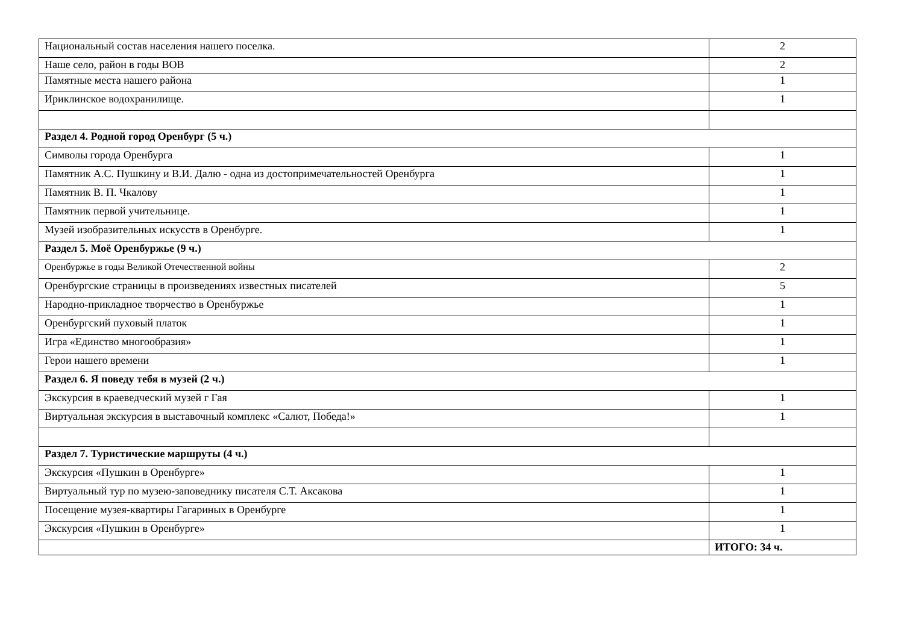| Национальный состав населения нашего поселка. | 2 |
| Наше село, район в годы ВОВ | 2 |
| Памятные места нашего района | 1 |
| Ириклинское водохранилище. | 1 |
| Раздел 4. Родной город Оренбург (5 ч.) | |
| Символы города Оренбурга | 1 |
| Памятник А.С. Пушкину и В.И. Далю - одна из достопримечательностей Оренбурга | 1 |
| Памятник В. П. Чкалову | 1 |
| Памятник первой учительнице. | 1 |
| Музей изобразительных искусств в Оренбурге. | 1 |
| Раздел 5. Моё Оренбуржье (9 ч.) | |
| Оренбуржье в годы Великой Отечественной войны | 2 |
| Оренбургские страницы в произведениях известных писателей | 5 |
| Народно-прикладное творчество в Оренбуржье | 1 |
| Оренбургский пуховый платок | 1 |
| Игра «Единство многообразия» | 1 |
| Герои нашего времени | 1 |
| Раздел 6. Я поведу тебя в музей (2 ч.) | |
| Экскурсия в краеведческий музей г Гая | 1 |
| Виртуальная экскурсия в выставочный комплекс «Салют, Победа!» | 1 |
| Раздел 7. Туристические маршруты (4 ч.) | |
| Экскурсия «Пушкин в Оренбурге» | 1 |
| Виртуальный тур по музею-заповеднику писателя С.Т. Аксакова | 1 |
| Посещение музея-квартиры Гагариных в Оренбурге | 1 |
| Экскурсия «Пушкин в Оренбурге» | 1 |
| | ИТОГО: 34 ч. |